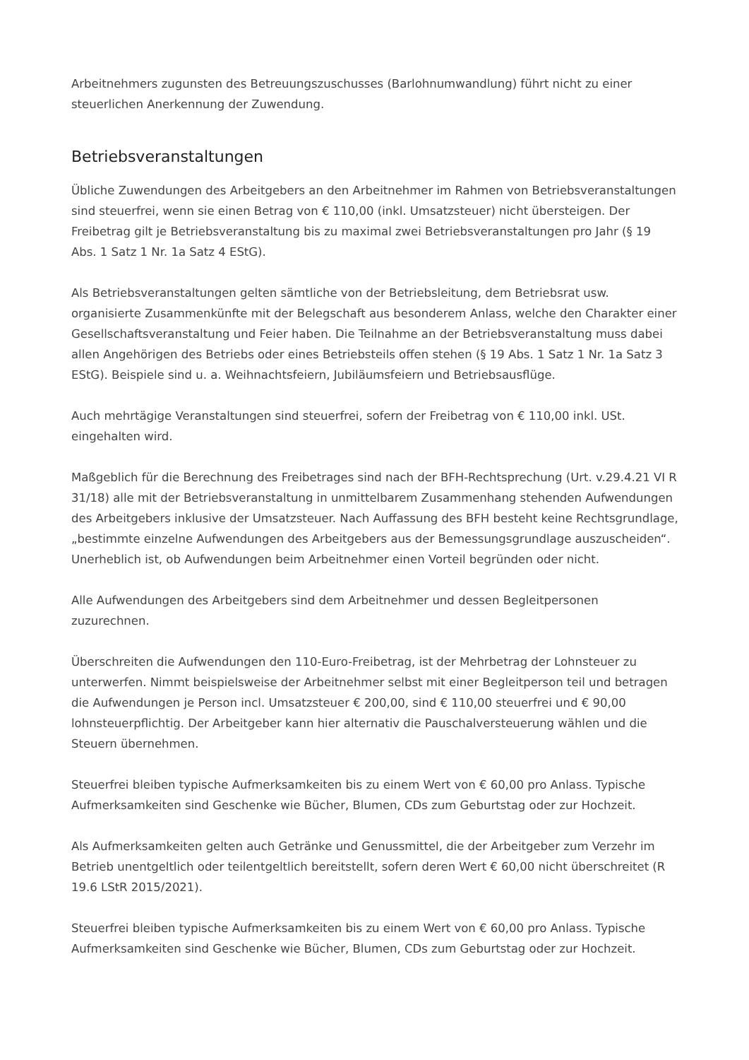Arbeitnehmers zugunsten des Betreuungszuschusses (Barlohnumwandlung) führt nicht zu einer steuerlichen Anerkennung der Zuwendung.
Betriebsveranstaltungen
Übliche Zuwendungen des Arbeitgebers an den Arbeitnehmer im Rahmen von Betriebsveranstaltungen sind steuerfrei, wenn sie einen Betrag von € 110,00 (inkl. Umsatzsteuer) nicht übersteigen. Der Freibetrag gilt je Betriebsveranstaltung bis zu maximal zwei Betriebsveranstaltungen pro Jahr (§ 19 Abs. 1 Satz 1 Nr. 1a Satz 4 EStG).
Als Betriebsveranstaltungen gelten sämtliche von der Betriebsleitung, dem Betriebsrat usw. organisierte Zusammenkünfte mit der Belegschaft aus besonderem Anlass, welche den Charakter einer Gesellschaftsveranstaltung und Feier haben. Die Teilnahme an der Betriebsveranstaltung muss dabei allen Angehörigen des Betriebs oder eines Betriebsteils offen stehen (§ 19 Abs. 1 Satz 1 Nr. 1a Satz 3 EStG). Beispiele sind u. a. Weihnachtsfeiern, Jubiläumsfeiern und Betriebsausflüge.
Auch mehrtägige Veranstaltungen sind steuerfrei, sofern der Freibetrag von € 110,00 inkl. USt. eingehalten wird.
Maßgeblich für die Berechnung des Freibetrages sind nach der BFH-Rechtsprechung (Urt. v.29.4.21 VI R 31/18) alle mit der Betriebsveranstaltung in unmittelbarem Zusammenhang stehenden Aufwendungen des Arbeitgebers inklusive der Umsatzsteuer. Nach Auffassung des BFH besteht keine Rechtsgrundlage, „bestimmte einzelne Aufwendungen des Arbeitgebers aus der Bemessungsgrundlage auszuscheiden“. Unerheblich ist, ob Aufwendungen beim Arbeitnehmer einen Vorteil begründen oder nicht.
Alle Aufwendungen des Arbeitgebers sind dem Arbeitnehmer und dessen Begleitpersonen zuzurechnen.
Überschreiten die Aufwendungen den 110-Euro-Freibetrag, ist der Mehrbetrag der Lohnsteuer zu unterwerfen. Nimmt beispielsweise der Arbeitnehmer selbst mit einer Begleitperson teil und betragen die Aufwendungen je Person incl. Umsatzsteuer € 200,00, sind € 110,00 steuerfrei und € 90,00 lohnsteuerpflichtig. Der Arbeitgeber kann hier alternativ die Pauschalversteuerung wählen und die Steuern übernehmen.
Steuerfrei bleiben typische Aufmerksamkeiten bis zu einem Wert von € 60,00 pro Anlass. Typische Aufmerksamkeiten sind Geschenke wie Bücher, Blumen, CDs zum Geburtstag oder zur Hochzeit.
Als Aufmerksamkeiten gelten auch Getränke und Genussmittel, die der Arbeitgeber zum Verzehr im Betrieb unentgeltlich oder teilentgeltlich bereitstellt, sofern deren Wert € 60,00 nicht überschreitet (R 19.6 LStR 2015/2021).
Steuerfrei bleiben typische Aufmerksamkeiten bis zu einem Wert von € 60,00 pro Anlass. Typische Aufmerksamkeiten sind Geschenke wie Bücher, Blumen, CDs zum Geburtstag oder zur Hochzeit.